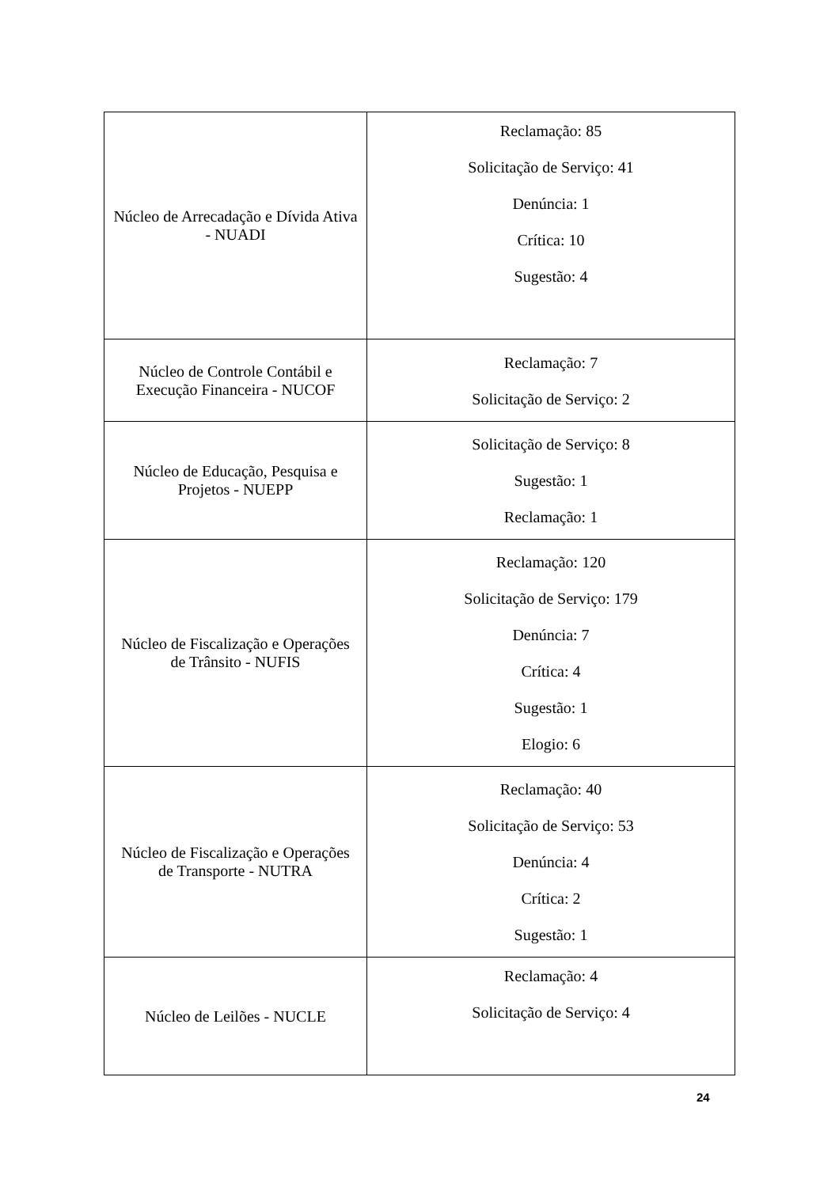| Núcleo de Arrecadação e Dívida Ativa - NUADI | Reclamação: 85 Solicitação de Serviço: 41 Denúncia: 1 Crítica: 10 Sugestão: 4 |
| Núcleo de Controle Contábil e Execução Financeira - NUCOF | Reclamação: 7 Solicitação de Serviço: 2 |
| Núcleo de Educação, Pesquisa e Projetos - NUEPP | Solicitação de Serviço: 8 Sugestão: 1 Reclamação: 1 |
| Núcleo de Fiscalização e Operações de Trânsito - NUFIS | Reclamação: 120 Solicitação de Serviço: 179 Denúncia: 7 Crítica: 4 Sugestão: 1 Elogio: 6 |
| Núcleo de Fiscalização e Operações de Transporte - NUTRA | Reclamação: 40 Solicitação de Serviço: 53 Denúncia: 4 Crítica: 2 Sugestão: 1 |
| Núcleo de Leilões - NUCLE | Reclamação: 4 Solicitação de Serviço: 4 |
24